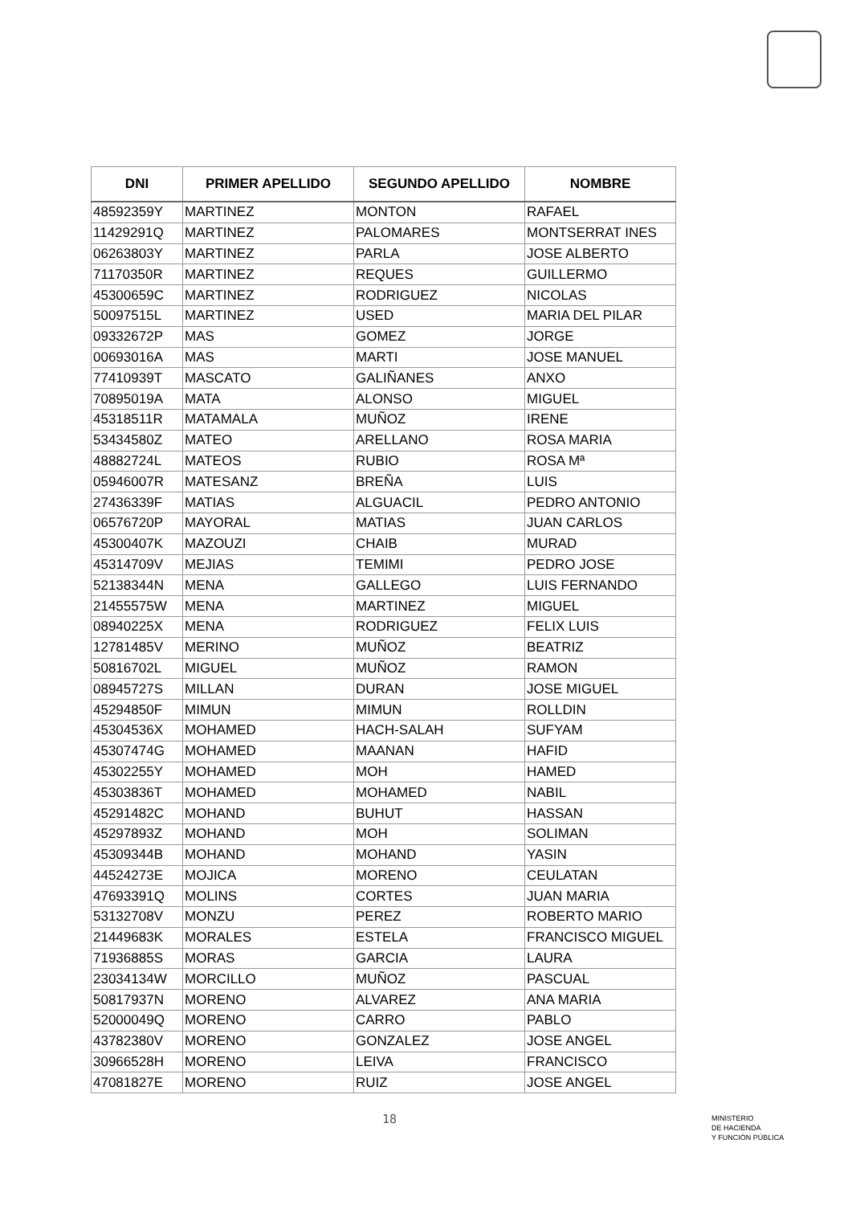| DNI | PRIMER APELLIDO | SEGUNDO APELLIDO | NOMBRE |
| --- | --- | --- | --- |
| 48592359Y | MARTINEZ | MONTON | RAFAEL |
| 11429291Q | MARTINEZ | PALOMARES | MONTSERRAT INES |
| 06263803Y | MARTINEZ | PARLA | JOSE ALBERTO |
| 71170350R | MARTINEZ | REQUES | GUILLERMO |
| 45300659C | MARTINEZ | RODRIGUEZ | NICOLAS |
| 50097515L | MARTINEZ | USED | MARIA DEL PILAR |
| 09332672P | MAS | GOMEZ | JORGE |
| 00693016A | MAS | MARTI | JOSE MANUEL |
| 77410939T | MASCATO | GALIÑANES | ANXO |
| 70895019A | MATA | ALONSO | MIGUEL |
| 45318511R | MATAMALA | MUÑOZ | IRENE |
| 53434580Z | MATEO | ARELLANO | ROSA MARIA |
| 48882724L | MATEOS | RUBIO | ROSA Mª |
| 05946007R | MATESANZ | BREÑA | LUIS |
| 27436339F | MATIAS | ALGUACIL | PEDRO ANTONIO |
| 06576720P | MAYORAL | MATIAS | JUAN CARLOS |
| 45300407K | MAZOUZI | CHAIB | MURAD |
| 45314709V | MEJIAS | TEMIMI | PEDRO JOSE |
| 52138344N | MENA | GALLEGO | LUIS FERNANDO |
| 21455575W | MENA | MARTINEZ | MIGUEL |
| 08940225X | MENA | RODRIGUEZ | FELIX LUIS |
| 12781485V | MERINO | MUÑOZ | BEATRIZ |
| 50816702L | MIGUEL | MUÑOZ | RAMON |
| 08945727S | MILLAN | DURAN | JOSE MIGUEL |
| 45294850F | MIMUN | MIMUN | ROLLDIN |
| 45304536X | MOHAMED | HACH-SALAH | SUFYAM |
| 45307474G | MOHAMED | MAANAN | HAFID |
| 45302255Y | MOHAMED | MOH | HAMED |
| 45303836T | MOHAMED | MOHAMED | NABIL |
| 45291482C | MOHAND | BUHUT | HASSAN |
| 45297893Z | MOHAND | MOH | SOLIMAN |
| 45309344B | MOHAND | MOHAND | YASIN |
| 44524273E | MOJICA | MORENO | CEULATAN |
| 47693391Q | MOLINS | CORTES | JUAN MARIA |
| 53132708V | MONZU | PEREZ | ROBERTO MARIO |
| 21449683K | MORALES | ESTELA | FRANCISCO MIGUEL |
| 71936885S | MORAS | GARCIA | LAURA |
| 23034134W | MORCILLO | MUÑOZ | PASCUAL |
| 50817937N | MORENO | ALVAREZ | ANA MARIA |
| 52000049Q | MORENO | CARRO | PABLO |
| 43782380V | MORENO | GONZALEZ | JOSE ANGEL |
| 30966528H | MORENO | LEIVA | FRANCISCO |
| 47081827E | MORENO | RUIZ | JOSE ANGEL |
18
MINISTERIO
DE HACIENDA
Y FUNCIÓN PÚBLICA